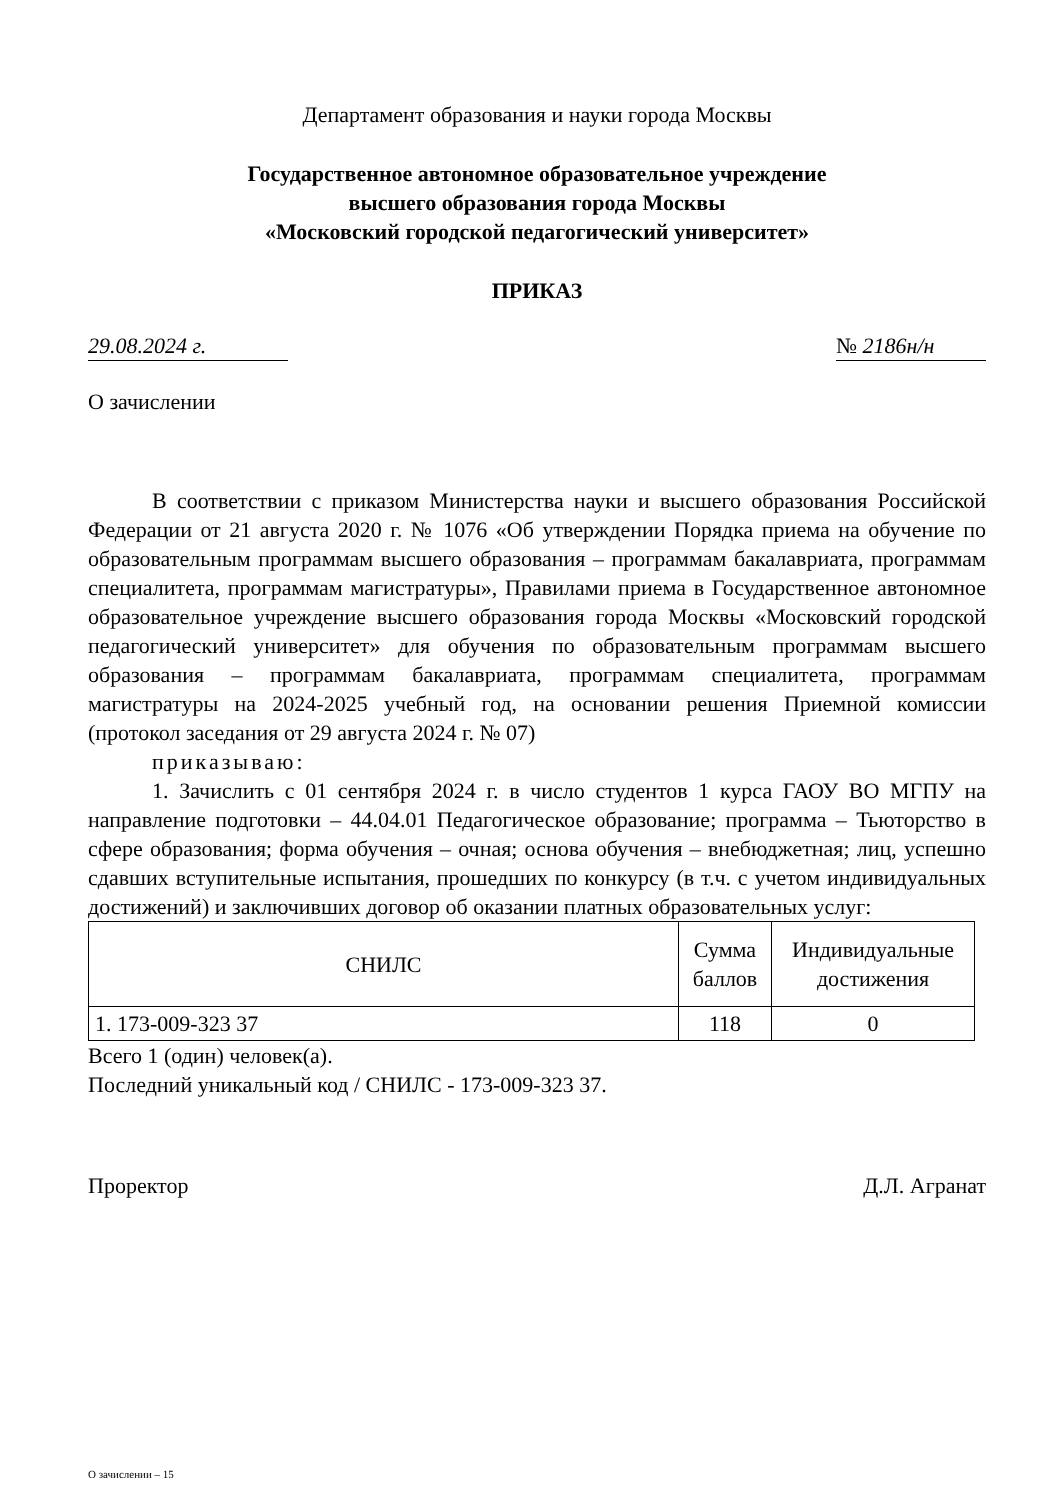Департамент образования и науки города Москвы
Государственное автономное образовательное учреждение
высшего образования города Москвы
«Московский городской педагогический университет»
ПРИКАЗ
29.08.2024 г. № 2186н/н
О зачислении
В соответствии с приказом Министерства науки и высшего образования Российской Федерации от 21 августа 2020 г. № 1076 «Об утверждении Порядка приема на обучение по образовательным программам высшего образования – программам бакалавриата, программам специалитета, программам магистратуры», Правилами приема в Государственное автономное образовательное учреждение высшего образования города Москвы «Московский городской педагогический университет» для обучения по образовательным программам высшего образования – программам бакалавриата, программам специалитета, программам магистратуры на 2024-2025 учебный год, на основании решения Приемной комиссии (протокол заседания от 29 августа 2024 г. № 07)
приказываю:
1. Зачислить с 01 сентября 2024 г. в число студентов 1 курса ГАОУ ВО МГПУ на направление подготовки – 44.04.01 Педагогическое образование; программа – Тьюторство в сфере образования; форма обучения – очная; основа обучения – внебюджетная; лиц, успешно сдавших вступительные испытания, прошедших по конкурсу (в т.ч. с учетом индивидуальных достижений) и заключивших договор об оказании платных образовательных услуг:
| СНИЛС | Сумма баллов | Индивидуальные достижения |
| --- | --- | --- |
| 1. 173-009-323 37 | 118 | 0 |
Всего 1 (один) человек(а).
Последний уникальный код / СНИЛС - 173-009-323 37.
Проректор Д.Л. Агранат
О зачислении – 15